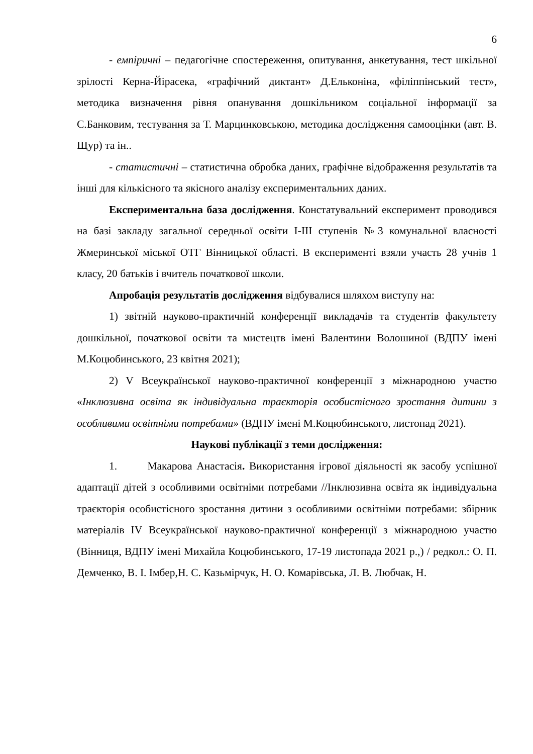6
- емпіричні – педагогічне спостереження, опитування, анкетування, тест шкільної зрілості Керна-Йірасека, «графічний диктант» Д.Ельконіна, «філіппінський тест», методика визначення рівня опанування дошкільником соціальної інформації за С.Банковим, тестування за Т. Марцинковською, методика дослідження самооцінки (авт. В. Щур) та ін..
- статистичні – статистична обробка даних, графічне відображення результатів та інші для кількісного та якісного аналізу експериментальних даних.
Експериментальна база дослідження. Констатувальний експеримент проводився на базі закладу загальної середньої освіти I-III ступенів №3 комунальної власності Жмеринської міської ОТГ Вінницької області. В експерименті взяли участь 28 учнів 1 класу, 20 батьків і вчитель початкової школи.
Апробація результатів дослідження відбувалися шляхом виступу на:
1) звітній науково-практичній конференції викладачів та студентів факультету дошкільної, початкової освіти та мистецтв імені Валентини Волошиної (ВДПУ імені М.Коцюбинського, 23 квітня 2021);
2) V Всеукраїнської науково-практичної конференції з міжнародною участю «Інклюзивна освіта як індивідуальна траєкторія особистісного зростання дитини з особливими освітніми потребами» (ВДПУ імені М.Коцюбинського, листопад 2021).
Наукові публікації з теми дослідження:
1. Макарова Анастасія. Використання ігрової діяльності як засобу успішної адаптації дітей з особливими освітніми потребами //Інклюзивна освіта як індивідуальна траєкторія особистісного зростання дитини з особливими освітніми потребами: збірник матеріалів IV Всеукраїнської науково-практичної конференції з міжнародною участю (Вінниця, ВДПУ імені Михайла Коцюбинського, 17-19 листопада 2021 р.,) / редкол.: О. П. Демченко, В. І. Імбер,Н. С. Казьмірчук, Н. О. Комарівська, Л. В. Любчак, Н.